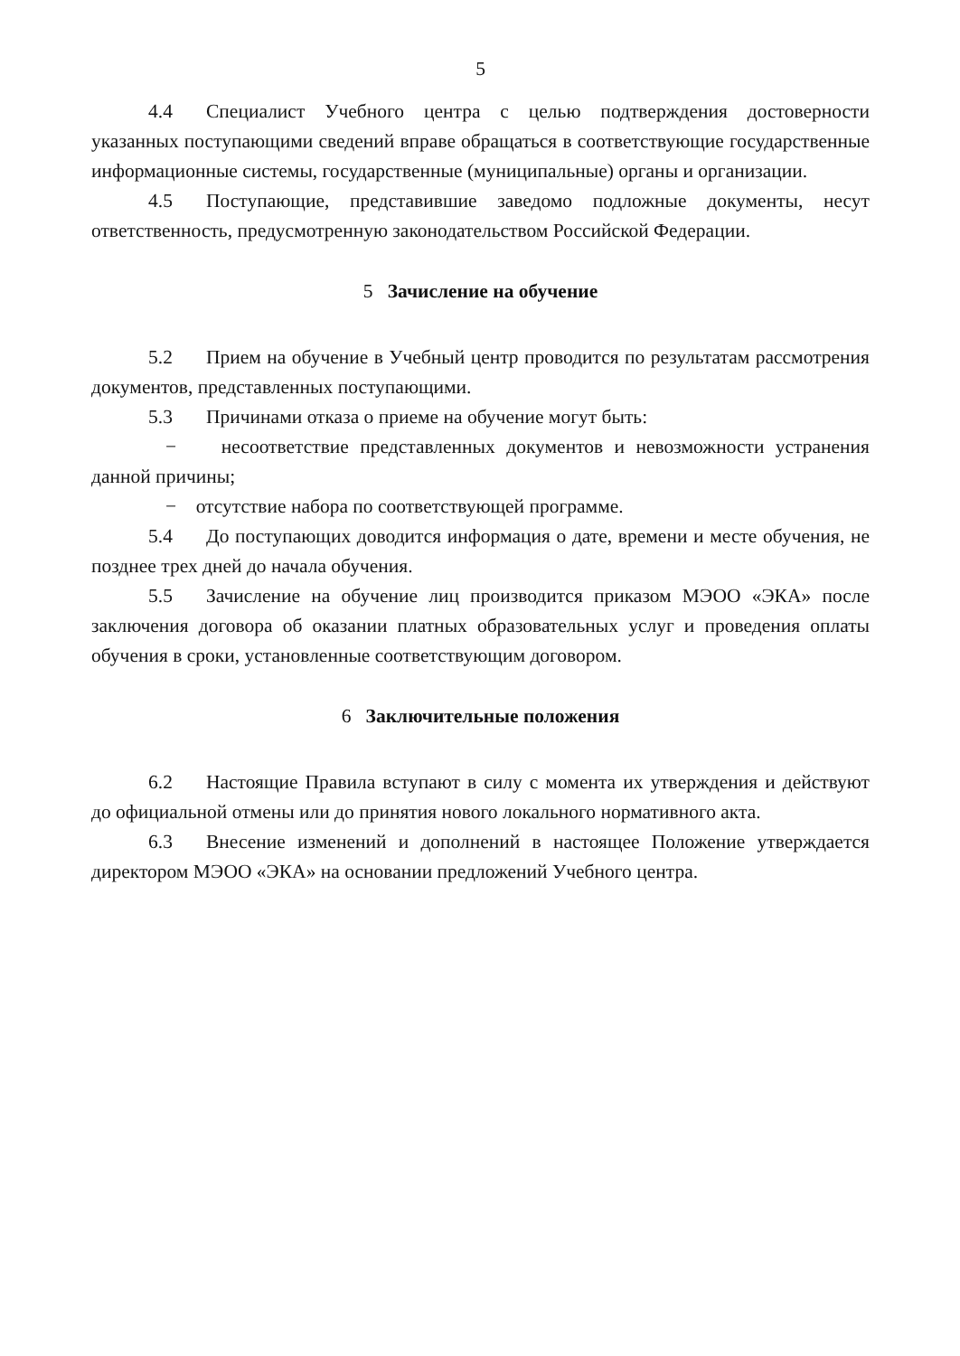5
4.4 Специалист Учебного центра с целью подтверждения достоверности указанных поступающими сведений вправе обращаться в соответствующие государственные информационные системы, государственные (муниципальные) органы и организации.
4.5 Поступающие, представившие заведомо подложные документы, несут ответственность, предусмотренную законодательством Российской Федерации.
5 Зачисление на обучение
5.2 Прием на обучение в Учебный центр проводится по результатам рассмотрения документов, представленных поступающими.
5.3 Причинами отказа о приеме на обучение могут быть:
− несоответствие представленных документов и невозможности устранения данной причины;
− отсутствие набора по соответствующей программе.
5.4 До поступающих доводится информация о дате, времени и месте обучения, не позднее трех дней до начала обучения.
5.5 Зачисление на обучение лиц производится приказом МЭОО «ЭКА» после заключения договора об оказании платных образовательных услуг и проведения оплаты обучения в сроки, установленные соответствующим договором.
6 Заключительные положения
6.2 Настоящие Правила вступают в силу с момента их утверждения и действуют до официальной отмены или до принятия нового локального нормативного акта.
6.3 Внесение изменений и дополнений в настоящее Положение утверждается директором МЭОО «ЭКА» на основании предложений Учебного центра.